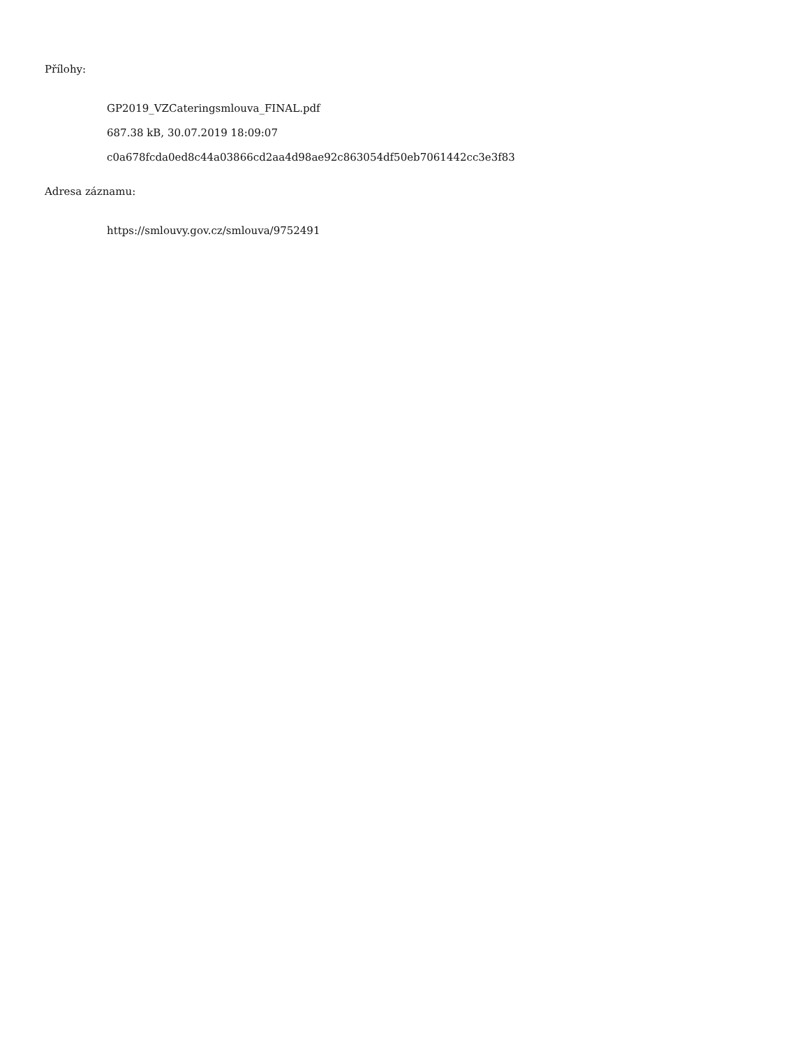Přílohy:
GP2019_VZCateringsmlouva_FINAL.pdf
687.38 kB, 30.07.2019 18:09:07
c0a678fcda0ed8c44a03866cd2aa4d98ae92c863054df50eb7061442cc3e3f83
Adresa záznamu:
https://smlouvy.gov.cz/smlouva/9752491